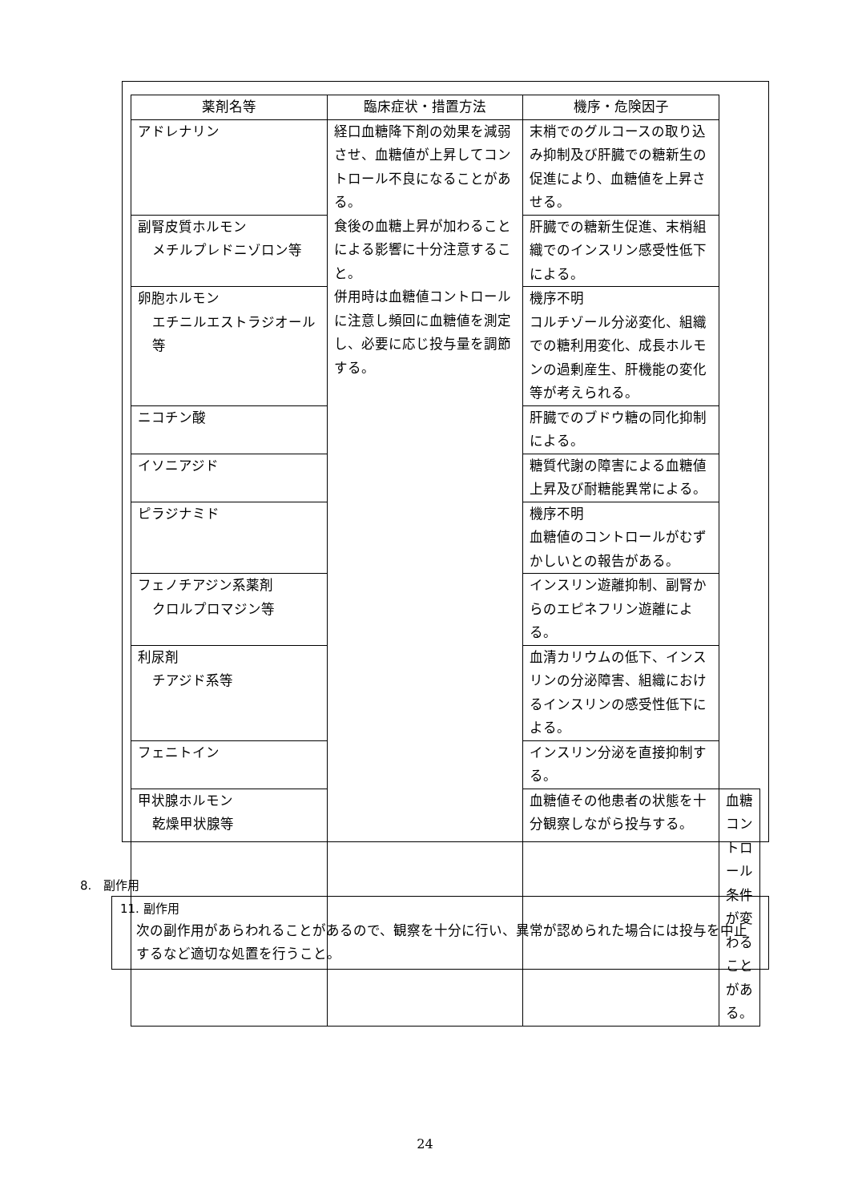| 薬剤名等 | 臨床症状・措置方法 | 機序・危険因子 | |
| --- | --- | --- | --- |
| アドレナリン | 経口血糖降下剤の効果を減弱させ、血糖値が上昇してコントロール不良になることがある。 食後の血糖上昇が加わることによる影響に十分注意すること。 併用時は血糖値コントロールに注意し頻回に血糖値を測定し、必要に応じ投与量を調節する。 | 末梢でのグルコースの取り込み抑制及び肝臓での糖新生の促進により、血糖値を上昇させる。 | |
| 副腎皮質ホルモン メチルプレドニゾロン等 | | 肝臓での糖新生促進、末梢組織でのインスリン感受性低下による。 | |
| 卵胞ホルモン エチニルエストラジオール等 | | 機序不明 コルチゾール分泌変化、組織での糖利用変化、成長ホルモンの過剰産生、肝機能の変化等が考えられる。 | |
| ニコチン酸 | | 肝臓でのブドウ糖の同化抑制による。 | |
| イソニアジド | | 糖質代謝の障害による血糖値上昇及び耐糖能異常による。 | |
| ピラジナミド | | 機序不明 血糖値のコントロールがむずかしいとの報告がある。 | |
| フェノチアジン系薬剤 クロルプロマジン等 | | インスリン遊離抑制、副腎からのエピネフリン遊離による。 | |
| 利尿剤 チアジド系等 | | 血清カリウムの低下、インスリンの分泌障害、組織におけるインスリンの感受性低下による。 | |
| フェニトイン | | インスリン分泌を直接抑制する。 | |
| 甲状腺ホルモン 乾燥甲状腺等 | | 血糖値その他患者の状態を十分観察しながら投与する。 | 血糖コントロール条件が変わることがある。 |
8. 副作用
11. 副作用
次の副作用があらわれることがあるので、観察を十分に行い、異常が認められた場合には投与を中止するなど適切な処置を行うこと。
24